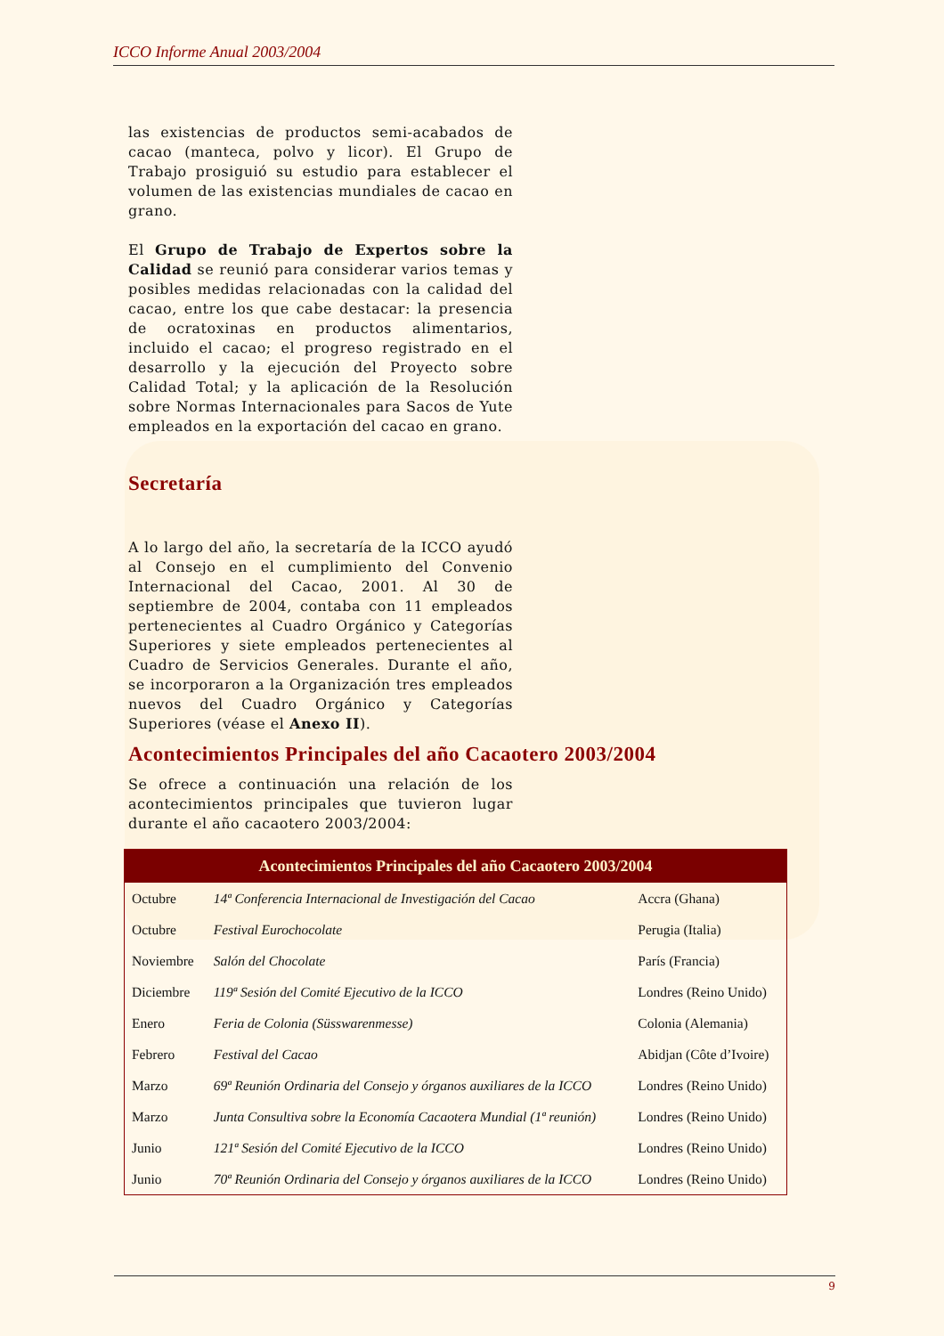ICCO Informe Anual 2003/2004
las existencias de productos semi-acabados de cacao (manteca, polvo y licor). El Grupo de Trabajo prosiguió su estudio para establecer el volumen de las existencias mundiales de cacao en grano.
El Grupo de Trabajo de Expertos sobre la Calidad se reunió para considerar varios temas y posibles medidas relacionadas con la calidad del cacao, entre los que cabe destacar: la presencia de ocratoxinas en productos alimentarios, incluido el cacao; el progreso registrado en el desarrollo y la ejecución del Proyecto sobre Calidad Total; y la aplicación de la Resolución sobre Normas Internacionales para Sacos de Yute empleados en la exportación del cacao en grano.
Secretaría
A lo largo del año, la secretaría de la ICCO ayudó al Consejo en el cumplimiento del Convenio Internacional del Cacao, 2001. Al 30 de septiembre de 2004, contaba con 11 empleados pertenecientes al Cuadro Orgánico y Categorías Superiores y siete empleados pertenecientes al Cuadro de Servicios Generales. Durante el año, se incorporaron a la Organización tres empleados nuevos del Cuadro Orgánico y Categorías Superiores (véase el Anexo II).
Acontecimientos Principales del año Cacaotero 2003/2004
Se ofrece a continuación una relación de los acontecimientos principales que tuvieron lugar durante el año cacaotero 2003/2004:
| Acontecimientos Principales del año Cacaotero 2003/2004 | | |
| --- | --- | --- |
| Octubre | 14ª Conferencia Internacional de Investigación del Cacao | Accra (Ghana) |
| Octubre | Festival Eurochocolate | Perugia (Italia) |
| Noviembre | Salón del Chocolate | París (Francia) |
| Diciembre | 119ª Sesión del Comité Ejecutivo de la ICCO | Londres (Reino Unido) |
| Enero | Feria de Colonia (Süsswarenmesse) | Colonia (Alemania) |
| Febrero | Festival del Cacao | Abidjan (Côte d’Ivoire) |
| Marzo | 69ª Reunión Ordinaria del Consejo y órganos auxiliares de la ICCO | Londres (Reino Unido) |
| Marzo | Junta Consultiva sobre la Economía Cacaotera Mundial (1ª reunión) | Londres (Reino Unido) |
| Junio | 121ª Sesión del Comité Ejecutivo de la ICCO | Londres (Reino Unido) |
| Junio | 70ª Reunión Ordinaria del Consejo y órganos auxiliares de la ICCO | Londres (Reino Unido) |
9